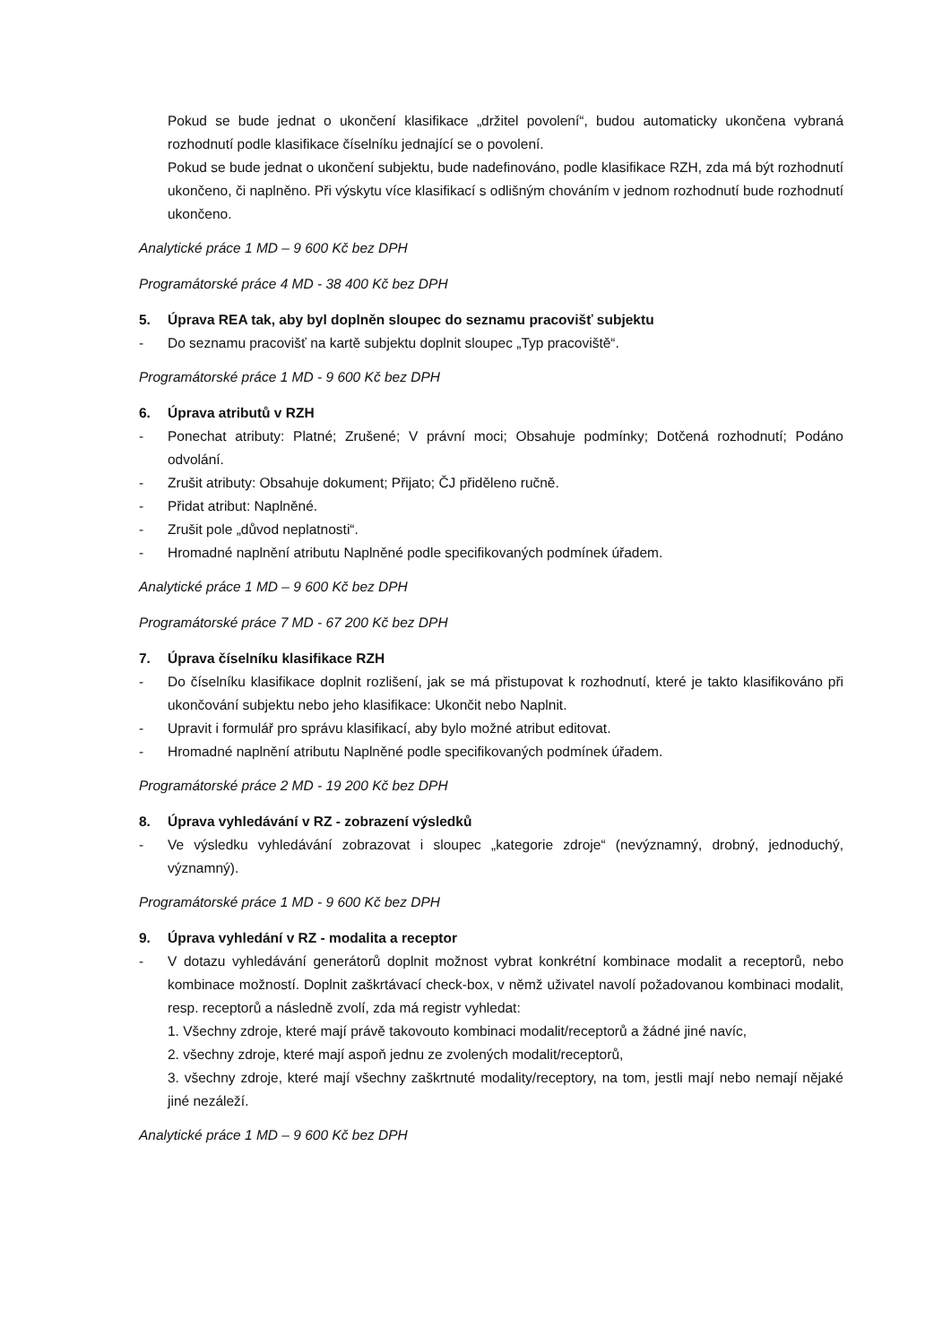Pokud se bude jednat o ukončení klasifikace „držitel povolení“, budou automaticky ukončena vybraná rozhodnutí podle klasifikace číselníku jednající se o povolení.
Pokud se bude jednat o ukončení subjektu, bude nadefinováno, podle klasifikace RZH, zda má být rozhodnutí ukončeno, či naplněno. Při výskytu více klasifikací s odlišným chováním v jednom rozhodnutí bude rozhodnutí ukončeno.
Analytické práce 1 MD – 9 600 Kč bez DPH
Programátorské práce 4 MD - 38 400 Kč bez DPH
5. Úprava REA tak, aby byl doplněn sloupec do seznamu pracovišť subjektu
- Do seznamu pracovišť na kartě subjektu doplnit sloupec „Typ pracoviště“.
Programátorské práce 1 MD - 9 600 Kč bez DPH
6. Úprava atributů v RZH
- Ponechat atributy: Platné; Zrušené; V právní moci; Obsahuje podmínky; Dotčená rozhodnutí; Podáno odvolání.
- Zrušit atributy: Obsahuje dokument; Přijato; ČJ přiděleno ručně.
- Přidat atribut: Naplněné.
- Zrušit pole „důvod neplatnosti“.
- Hromadné naplnění atributu Naplněné podle specifikovaných podmínek úřadem.
Analytické práce 1 MD – 9 600 Kč bez DPH
Programátorské práce 7 MD - 67 200 Kč bez DPH
7. Úprava číselníku klasifikace RZH
- Do číselníku klasifikace doplnit rozlišení, jak se má přistupovat k rozhodnutí, které je takto klasifikováno při ukončování subjektu nebo jeho klasifikace: Ukončit nebo Naplnit.
- Upravit i formulář pro správu klasifikací, aby bylo možné atribut editovat.
- Hromadné naplnění atributu Naplněné podle specifikovaných podmínek úřadem.
Programátorské práce 2 MD - 19 200 Kč bez DPH
8. Úprava vyhledávání v RZ - zobrazení výsledků
- Ve výsledku vyhledávání zobrazovat i sloupec „kategorie zdroje“ (nevýznamný, drobný, jednoduchý, významný).
Programátorské práce 1 MD - 9 600 Kč bez DPH
9. Úprava vyhledání v RZ - modalita a receptor
- V dotazu vyhledávání generátorů doplnit možnost vybrat konkrétní kombinace modalit a receptorů, nebo kombinace možností. Doplnit zaškrtávací check-box, v němž uživatel navolí požadovanou kombinaci modalit, resp. receptorů a následně zvolí, zda má registr vyhledat:
1. Všechny zdroje, které mají právě takovouto kombinaci modalit/receptorů a žádné jiné navíc,
2. všechny zdroje, které mají aspoň jednu ze zvolených modalit/receptorů,
3. všechny zdroje, které mají všechny zaškrtnuté modality/receptory, na tom, jestli mají nebo nemají nějaké jiné nezáleží.
Analytické práce 1 MD – 9 600 Kč bez DPH